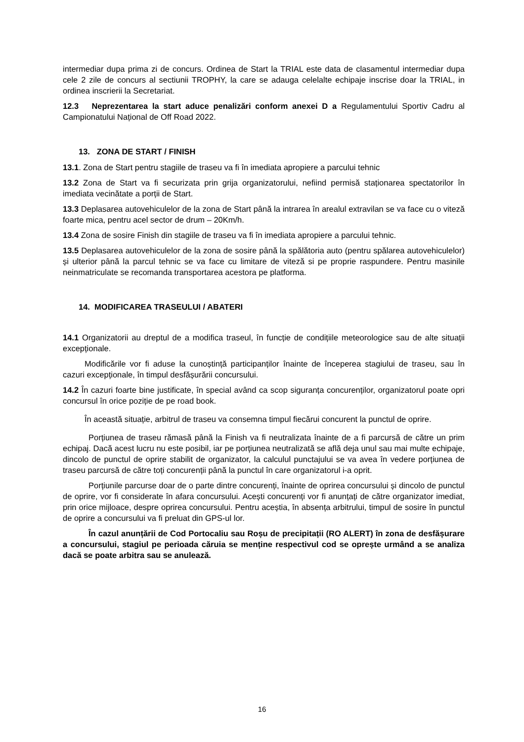intermediar dupa prima zi de concurs. Ordinea de Start la TRIAL este data de clasamentul intermediar dupa cele 2 zile de concurs al sectiunii TROPHY, la care se adauga celelalte echipaje inscrise doar la TRIAL, in ordinea inscrierii la Secretariat.
12.3 Neprezentarea la start aduce penalizări conform anexei D a Regulamentului Sportiv Cadru al Campionatului Național de Off Road 2022.
13. ZONA DE START / FINISH
13.1. Zona de Start pentru stagiile de traseu va fi în imediata apropiere a parcului tehnic
13.2 Zona de Start va fi securizata prin grija organizatorului, nefiind permisă staționarea spectatorilor în imediata vecinătate a porții de Start.
13.3 Deplasarea autovehiculelor de la zona de Start până la intrarea în arealul extravilan se va face cu o viteză foarte mica, pentru acel sector de drum – 20Km/h.
13.4 Zona de sosire Finish din stagiile de traseu va fi în imediata apropiere a parcului tehnic.
13.5 Deplasarea autovehiculelor de la zona de sosire până la spălătoria auto (pentru spălarea autovehiculelor) și ulterior până la parcul tehnic se va face cu limitare de viteză si pe proprie raspundere. Pentru masinile neinmatriculate se recomanda transportarea acestora pe platforma.
14. MODIFICAREA TRASEULUI / ABATERI
14.1 Organizatorii au dreptul de a modifica traseul, în funcție de condițiile meteorologice sau de alte situații excepționale.
Modificările vor fi aduse la cunoștință participanților înainte de începerea stagiului de traseu, sau în cazuri excepționale, în timpul desfășurării concursului.
14.2 În cazuri foarte bine justificate, în special având ca scop siguranța concurenților, organizatorul poate opri concursul în orice poziție de pe road book.
În această situație, arbitrul de traseu va consemna timpul fiecărui concurent la punctul de oprire.
Porțiunea de traseu rămasă până la Finish va fi neutralizata înainte de a fi parcursă de către un prim echipaj. Dacă acest lucru nu este posibil, iar pe porțiunea neutralizată se află deja unul sau mai multe echipaje, dincolo de punctul de oprire stabilit de organizator, la calculul punctajului se va avea în vedere porțiunea de traseu parcursă de către toți concurenții până la punctul în care organizatorul i-a oprit.
Porțiunile parcurse doar de o parte dintre concurenți, înainte de oprirea concursului și dincolo de punctul de oprire, vor fi considerate în afara concursului. Acești concurenți vor fi anunțați de către organizator imediat, prin orice mijloace, despre oprirea concursului. Pentru aceștia, în absența arbitrului, timpul de sosire în punctul de oprire a concursului va fi preluat din GPS-ul lor.
În cazul anunțării de Cod Portocaliu sau Roșu de precipitații (RO ALERT) în zona de desfășurare a concursului, stagiul pe perioada căruia se menține respectivul cod se oprește urmând a se analiza dacă se poate arbitra sau se anulează.
16